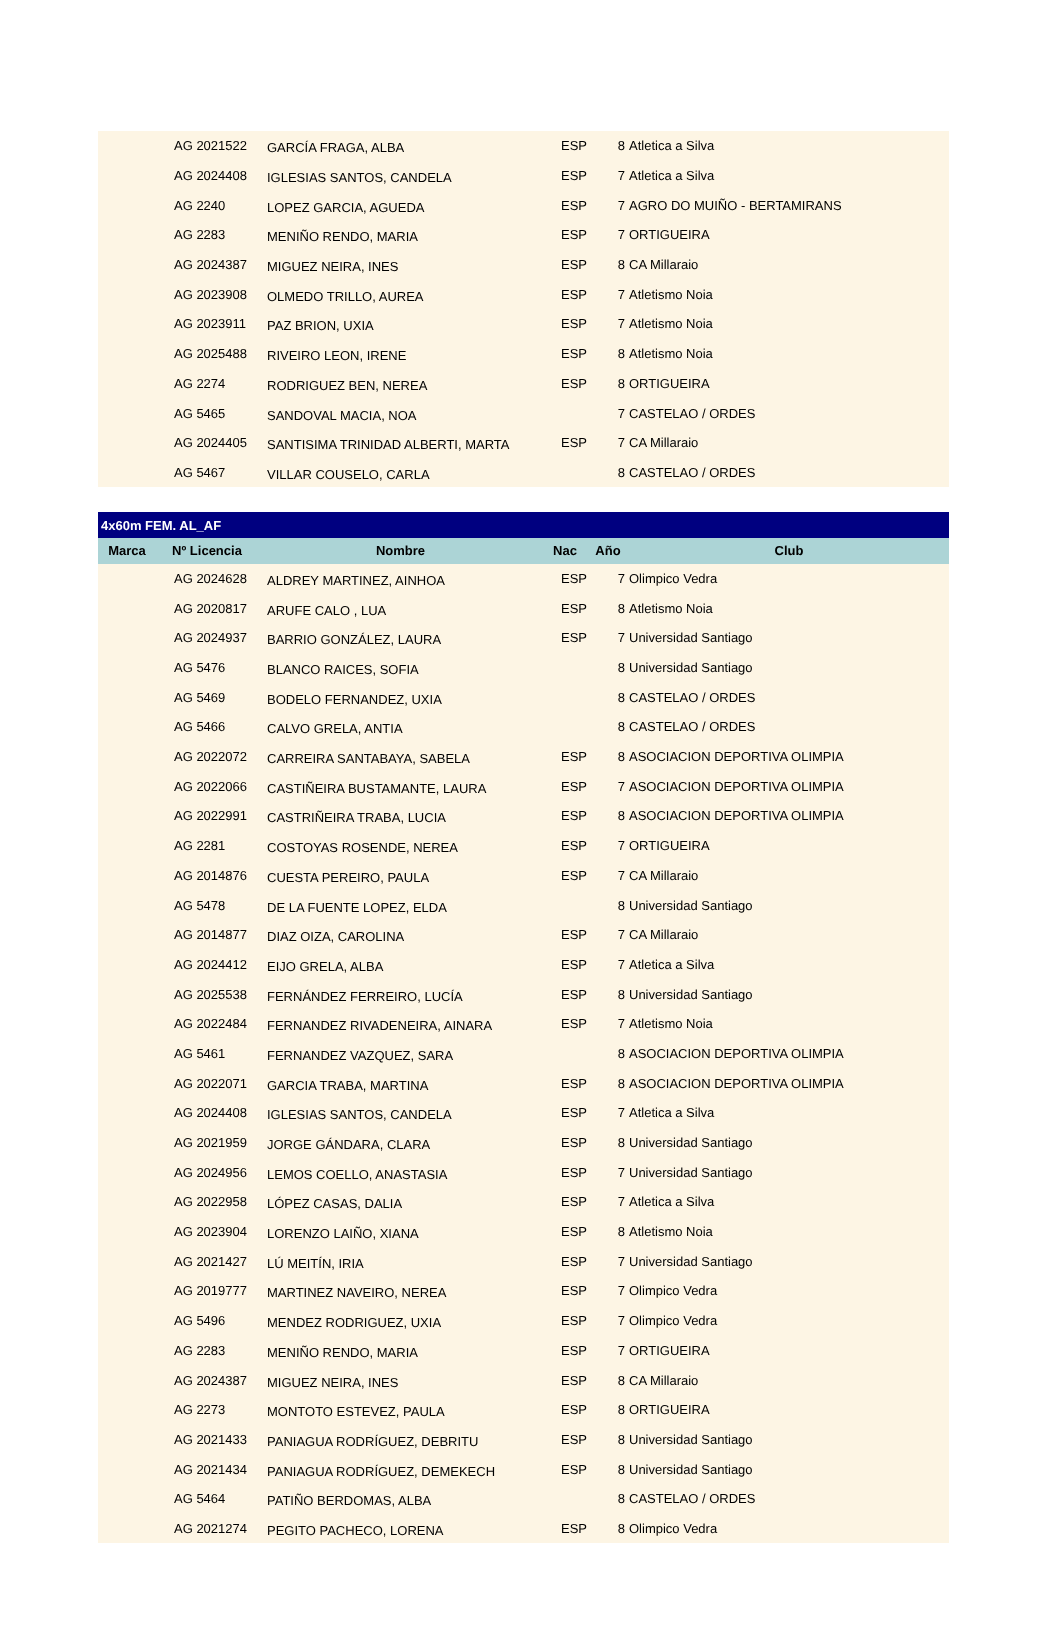| | AG 2021522 | GARCÍA FRAGA, ALBA | ESP | 8 | Atletica a Silva |
| | AG 2024408 | IGLESIAS SANTOS, CANDELA | ESP | 7 | Atletica a Silva |
| | AG 2240 | LOPEZ GARCIA, AGUEDA | ESP | 7 | AGRO DO MUIÑO - BERTAMIRANS |
| | AG 2283 | MENIÑO RENDO, MARIA | ESP | 7 | ORTIGUEIRA |
| | AG 2024387 | MIGUEZ NEIRA, INES | ESP | 8 | CA Millaraio |
| | AG 2023908 | OLMEDO TRILLO, AUREA | ESP | 7 | Atletismo Noia |
| | AG 2023911 | PAZ BRION, UXIA | ESP | 7 | Atletismo Noia |
| | AG 2025488 | RIVEIRO LEON, IRENE | ESP | 8 | Atletismo Noia |
| | AG 2274 | RODRIGUEZ BEN, NEREA | ESP | 8 | ORTIGUEIRA |
| | AG 5465 | SANDOVAL MACIA, NOA | | 7 | CASTELAO / ORDES |
| | AG 2024405 | SANTISIMA TRINIDAD ALBERTI, MARTA | ESP | 7 | CA Millaraio |
| | AG 5467 | VILLAR COUSELO, CARLA | | 8 | CASTELAO / ORDES |
| 4x60m FEM. AL_AF | | | | | |
| --- | --- | --- | --- | --- | --- |
| Marca | Nº Licencia | Nombre | Nac | Año | Club |
| | AG 2024628 | ALDREY MARTINEZ, AINHOA | ESP | 7 | Olimpico Vedra |
| | AG 2020817 | ARUFE CALO , LUA | ESP | 8 | Atletismo Noia |
| | AG 2024937 | BARRIO GONZÁLEZ, LAURA | ESP | 7 | Universidad Santiago |
| | AG 5476 | BLANCO RAICES, SOFIA | | 8 | Universidad Santiago |
| | AG 5469 | BODELO FERNANDEZ, UXIA | | 8 | CASTELAO / ORDES |
| | AG 5466 | CALVO GRELA, ANTIA | | 8 | CASTELAO / ORDES |
| | AG 2022072 | CARREIRA SANTABAYA, SABELA | ESP | 8 | ASOCIACION DEPORTIVA OLIMPIA |
| | AG 2022066 | CASTIÑEIRA BUSTAMANTE, LAURA | ESP | 7 | ASOCIACION DEPORTIVA OLIMPIA |
| | AG 2022991 | CASTRIÑEIRA TRABA, LUCIA | ESP | 8 | ASOCIACION DEPORTIVA OLIMPIA |
| | AG 2281 | COSTOYAS ROSENDE, NEREA | ESP | 7 | ORTIGUEIRA |
| | AG 2014876 | CUESTA PEREIRO, PAULA | ESP | 7 | CA Millaraio |
| | AG 5478 | DE LA FUENTE LOPEZ, ELDA | | 8 | Universidad Santiago |
| | AG 2014877 | DIAZ OIZA, CAROLINA | ESP | 7 | CA Millaraio |
| | AG 2024412 | EIJO GRELA, ALBA | ESP | 7 | Atletica a Silva |
| | AG 2025538 | FERNÁNDEZ FERREIRO, LUCÍA | ESP | 8 | Universidad Santiago |
| | AG 2022484 | FERNANDEZ RIVADENEIRA, AINARA | ESP | 7 | Atletismo Noia |
| | AG 5461 | FERNANDEZ VAZQUEZ, SARA | | 8 | ASOCIACION DEPORTIVA OLIMPIA |
| | AG 2022071 | GARCIA TRABA, MARTINA | ESP | 8 | ASOCIACION DEPORTIVA OLIMPIA |
| | AG 2024408 | IGLESIAS SANTOS, CANDELA | ESP | 7 | Atletica a Silva |
| | AG 2021959 | JORGE GÁNDARA, CLARA | ESP | 8 | Universidad Santiago |
| | AG 2024956 | LEMOS COELLO, ANASTASIA | ESP | 7 | Universidad Santiago |
| | AG 2022958 | LÓPEZ CASAS, DALIA | ESP | 7 | Atletica a Silva |
| | AG 2023904 | LORENZO LAIÑO, XIANA | ESP | 8 | Atletismo Noia |
| | AG 2021427 | LÚ MEITÍN, IRIA | ESP | 7 | Universidad Santiago |
| | AG 2019777 | MARTINEZ NAVEIRO, NEREA | ESP | 7 | Olimpico Vedra |
| | AG 5496 | MENDEZ RODRIGUEZ, UXIA | ESP | 7 | Olimpico Vedra |
| | AG 2283 | MENIÑO RENDO, MARIA | ESP | 7 | ORTIGUEIRA |
| | AG 2024387 | MIGUEZ NEIRA, INES | ESP | 8 | CA Millaraio |
| | AG 2273 | MONTOTO ESTEVEZ, PAULA | ESP | 8 | ORTIGUEIRA |
| | AG 2021433 | PANIAGUA RODRÍGUEZ, DEBRITU | ESP | 8 | Universidad Santiago |
| | AG 2021434 | PANIAGUA RODRÍGUEZ, DEMEKECH | ESP | 8 | Universidad Santiago |
| | AG 5464 | PATIÑO BERDOMAS, ALBA | | 8 | CASTELAO / ORDES |
| | AG 2021274 | PEGITO PACHECO, LORENA | ESP | 8 | Olimpico Vedra |